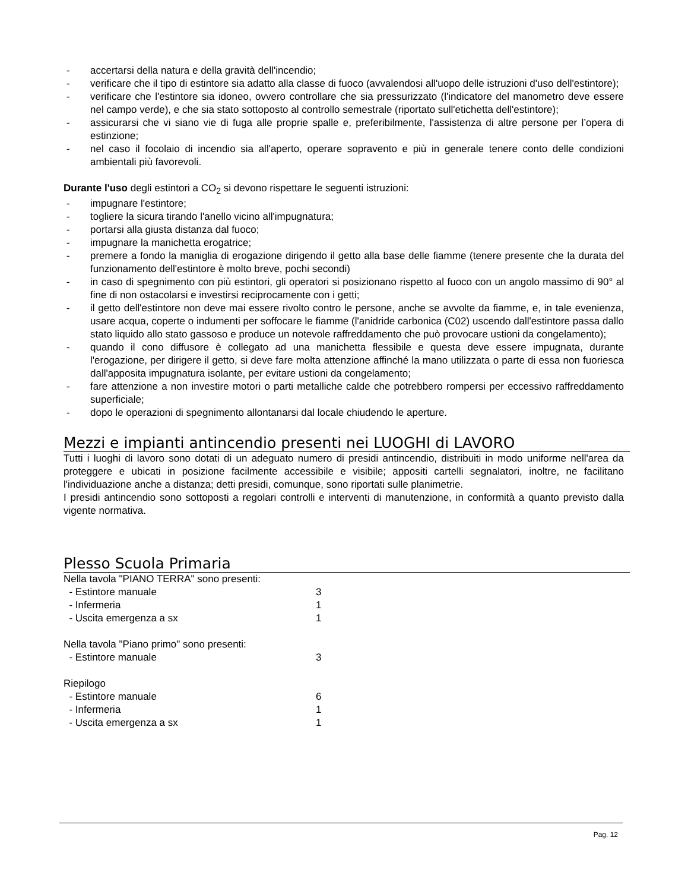- accertarsi della natura e della gravità dell'incendio;
- verificare che il tipo di estintore sia adatto alla classe di fuoco (avvalendosi all'uopo delle istruzioni d'uso dell'estintore);
- verificare che l'estintore sia idoneo, ovvero controllare che sia pressurizzato (l'indicatore del manometro deve essere nel campo verde), e che sia stato sottoposto al controllo semestrale (riportato sull'etichetta dell'estintore);
- assicurarsi che vi siano vie di fuga alle proprie spalle e, preferibilmente, l'assistenza di altre persone per l’opera di estinzione;
- nel caso il focolaio di incendio sia all'aperto, operare sopravento e più in generale tenere conto delle condizioni ambientali più favorevoli.
Durante l'uso degli estintori a CO<sub>2</sub> si devono rispettare le seguenti istruzioni:
- impugnare l'estintore;
- togliere la sicura tirando l'anello vicino all'impugnatura;
- portarsi alla giusta distanza dal fuoco;
- impugnare la manichetta erogatrice;
- premere a fondo la maniglia di erogazione dirigendo il getto alla base delle fiamme (tenere presente che la durata del funzionamento dell'estintore è molto breve, pochi secondi)
- in caso di spegnimento con più estintori, gli operatori si posizionano rispetto al fuoco con un angolo massimo di 90° al fine di non ostacolarsi e investirsi reciprocamente con i getti;
- il getto dell'estintore non deve mai essere rivolto contro le persone, anche se avvolte da fiamme, e, in tale evenienza, usare acqua, coperte o indumenti per soffocare le fiamme (l'anidride carbonica (C02) uscendo dall'estintore passa dallo stato liquido allo stato gassoso e produce un notevole raffreddamento che può provocare ustioni da congelamento);
- quando il cono diffusore è collegato ad una manichetta flessibile e questa deve essere impugnata, durante l'erogazione, per dirigere il getto, si deve fare molta attenzione affinché la mano utilizzata o parte di essa non fuoriesca dall'apposita impugnatura isolante, per evitare ustioni da congelamento;
- fare attenzione a non investire motori o parti metalliche calde che potrebbero rompersi per eccessivo raffreddamento superficiale;
- dopo le operazioni di spegnimento allontanarsi dal locale chiudendo le aperture.
Mezzi e impianti antincendio presenti nei LUOGHI di LAVORO
Tutti i luoghi di lavoro sono dotati di un adeguato numero di presidi antincendio, distribuiti in modo uniforme nell'area da proteggere e ubicati in posizione facilmente accessibile e visibile; appositi cartelli segnalatori, inoltre, ne facilitano l'individuazione anche a distanza; detti presidi, comunque, sono riportati sulle planimetrie.
I presidi antincendio sono sottoposti a regolari controlli e interventi di manutenzione, in conformità a quanto previsto dalla vigente normativa.
Plesso Scuola Primaria
| Nella tavola "PIANO TERRA" sono presenti: | |
| - Estintore manuale | 3 |
| - Infermeria | 1 |
| - Uscita emergenza a sx | 1 |
| Nella tavola "Piano primo" sono presenti: | |
| - Estintore manuale | 3 |
| Riepilogo | |
| - Estintore manuale | 6 |
| - Infermeria | 1 |
| - Uscita emergenza a sx | 1 |
Pag. 12